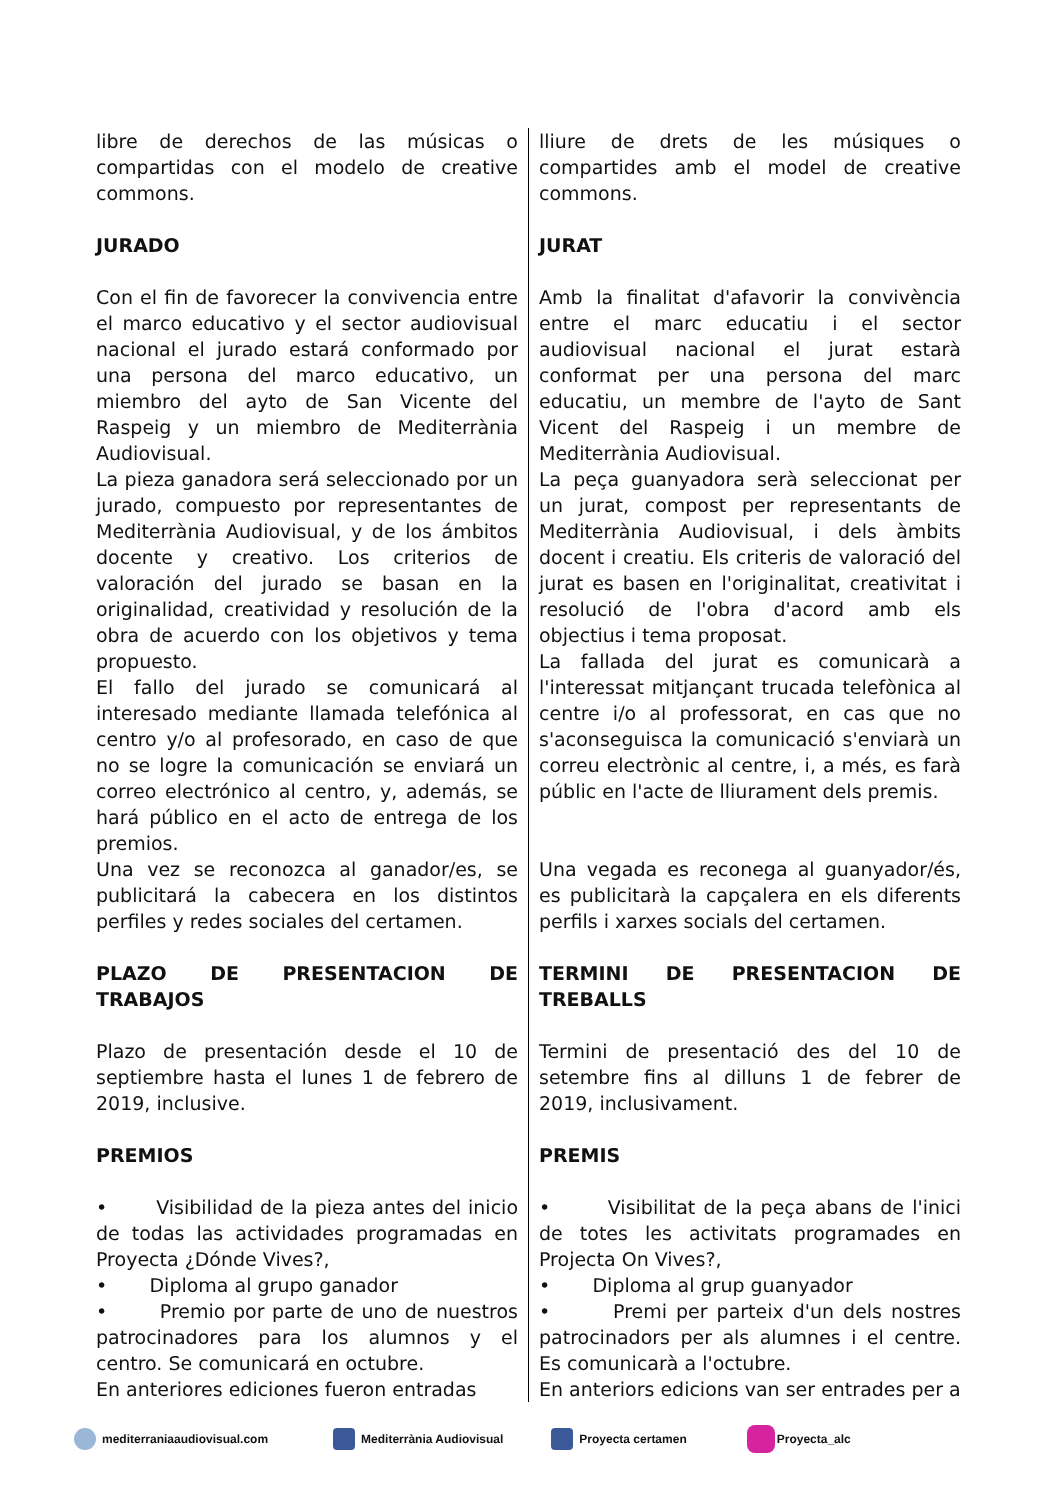libre de derechos de las músicas o compartidas con el modelo de creative commons.
JURADO
Con el fin de favorecer la convivencia entre el marco educativo y el sector audiovisual nacional el jurado estará conformado por una persona del marco educativo, un miembro del ayto de San Vicente del Raspeig y un miembro de Mediterrània Audiovisual.
La pieza ganadora será seleccionado por un jurado, compuesto por representantes de Mediterrània Audiovisual, y de los ámbitos docente y creativo. Los criterios de valoración del jurado se basan en la originalidad, creatividad y resolución de la obra de acuerdo con los objetivos y tema propuesto.
El fallo del jurado se comunicará al interesado mediante llamada telefónica al centro y/o al profesorado, en caso de que no se logre la comunicación se enviará un correo electrónico al centro, y, además, se hará público en el acto de entrega de los premios.
Una vez se reconozca al ganador/es, se publicitará la cabecera en los distintos perfiles y redes sociales del certamen.
PLAZO DE PRESENTACION DE TRABAJOS
Plazo de presentación desde el 10 de septiembre hasta el lunes 1 de febrero de 2019, inclusive.
PREMIOS
• Visibilidad de la pieza antes del inicio de todas las actividades programadas en Proyecta ¿Dónde Vives?,
• Diploma al grupo ganador
• Premio por parte de uno de nuestros patrocinadores para los alumnos y el centro. Se comunicará en octubre.
En anteriores ediciones fueron entradas
lliure de drets de les músiques o compartides amb el model de creative commons.
JURAT
Amb la finalitat d'afavorir la convivència entre el marc educatiu i el sector audiovisual nacional el jurat estarà conformat per una persona del marc educatiu, un membre de l'ayto de Sant Vicent del Raspeig i un membre de Mediterrània Audiovisual.
La peça guanyadora serà seleccionat per un jurat, compost per representants de Mediterrània Audiovisual, i dels àmbits docent i creatiu. Els criteris de valoració del jurat es basen en l'originalitat, creativitat i resolució de l'obra d'acord amb els objectius i tema proposat.
La fallada del jurat es comunicarà a l'interessat mitjançant trucada telefònica al centre i/o al professorat, en cas que no s'aconseguisca la comunicació s'enviarà un correu electrònic al centre, i, a més, es farà públic en l'acte de lliurament dels premis.
Una vegada es reconega al guanyador/és, es publicitarà la capçalera en els diferents perfils i xarxes socials del certamen.
TERMINI DE PRESENTACION DE TREBALLS
Termini de presentació des del 10 de setembre fins al dilluns 1 de febrer de 2019, inclusivament.
PREMIS
• Visibilitat de la peça abans de l'inici de totes les activitats programades en Projecta On Vives?,
• Diploma al grup guanyador
• Premi per parteix d'un dels nostres patrocinadors per als alumnes i el centre. Es comunicarà a l'octubre.
En anteriors edicions van ser entrades per a
mediterraniaaudiovisual.com Mediterrània Audiovisual Proyecta certamen Proyecta_alc